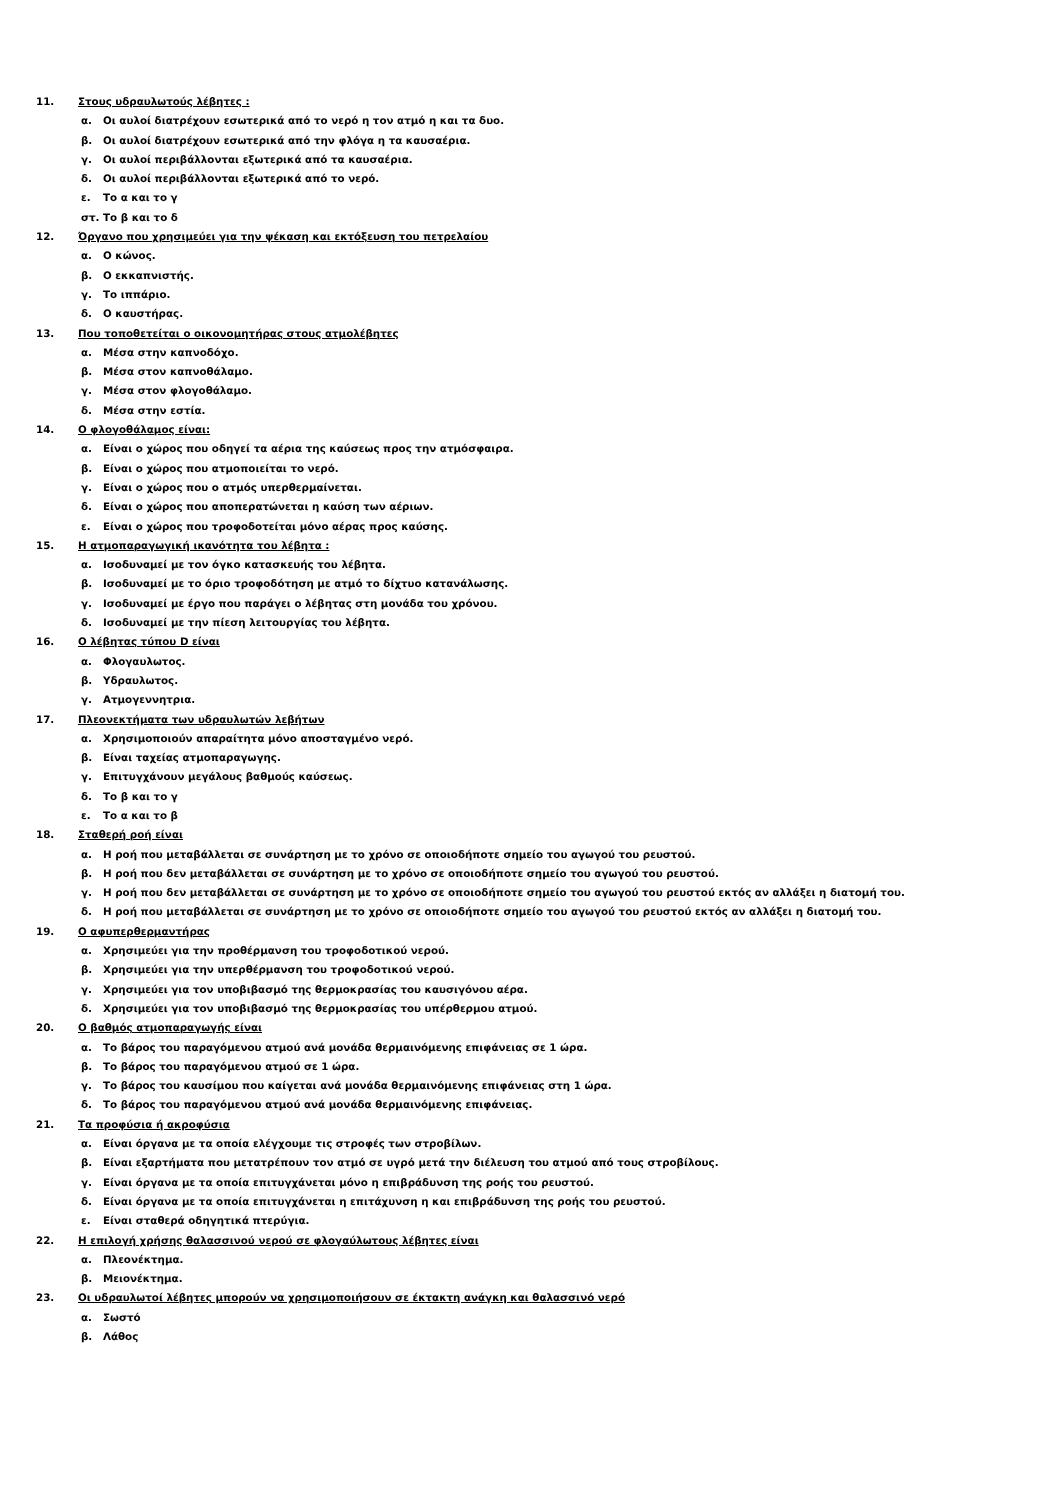11. Στους υδραυλωτούς λέβητες :
α. Οι αυλοί διατρέχουν εσωτερικά από το νερό η τον ατμό η και τα δυο.
β. Οι αυλοί διατρέχουν εσωτερικά από την φλόγα η τα καυσαέρια.
γ. Οι αυλοί περιβάλλονται εξωτερικά από τα καυσαέρια.
δ. Οι αυλοί περιβάλλονται εξωτερικά από το νερό.
ε. Το α και το γ
στ. Το β και το δ
12. Όργανο που χρησιμεύει για την ψέκαση και εκτόξευση του πετρελαίου
α. Ο κώνος.
β. Ο εκκαπνιστής.
γ. Το ιππάριο.
δ. Ο καυστήρας.
13. Που τοποθετείται ο οικονομητήρας στους ατμολέβητες
α. Μέσα στην καπνοδόχο.
β. Μέσα στον καπνοθάλαμο.
γ. Μέσα στον φλογοθάλαμο.
δ. Μέσα στην εστία.
14. Ο φλογοθάλαμος είναι:
α. Είναι ο χώρος που οδηγεί τα αέρια της καύσεως προς την ατμόσφαιρα.
β. Είναι ο χώρος που ατμοποιείται το νερό.
γ. Είναι ο χώρος που ο ατμός υπερθερμαίνεται.
δ. Είναι ο χώρος που αποπερατώνεται η καύση των αέριων.
ε. Είναι ο χώρος που τροφοδοτείται μόνο αέρας προς καύσης.
15. Η ατμοπαραγωγική ικανότητα του λέβητα :
α. Ισοδυναμεί με τον όγκο κατασκευής του λέβητα.
β. Ισοδυναμεί με το όριο τροφοδότηση με ατμό το δίχτυο κατανάλωσης.
γ. Ισοδυναμεί με έργο που παράγει ο λέβητας στη μονάδα του χρόνου.
δ. Ισοδυναμεί με την πίεση λειτουργίας του λέβητα.
16. Ο λέβητας τύπου D είναι
α. Φλογαυλωτος.
β. Υδραυλωτος.
γ. Ατμογεννητρια.
17. Πλεονεκτήματα των υδραυλωτών λεβήτων
α. Χρησιμοποιούν απαραίτητα μόνο αποσταγμένο νερό.
β. Είναι ταχείας ατμοπαραγωγης.
γ. Επιτυγχάνουν μεγάλους βαθμούς καύσεως.
δ. Το β και το γ
ε. Το α και το β
18. Σταθερή ροή είναι
α. Η ροή που μεταβάλλεται σε συνάρτηση με το χρόνο σε οποιοδήποτε σημείο του αγωγού του ρευστού.
β. Η ροή που δεν μεταβάλλεται σε συνάρτηση με το χρόνο σε οποιοδήποτε σημείο του αγωγού του ρευστού.
γ. Η ροή που δεν μεταβάλλεται σε συνάρτηση με το χρόνο σε οποιοδήποτε σημείο του αγωγού του ρευστού εκτός αν αλλάξει η διατομή του.
δ. Η ροή που μεταβάλλεται σε συνάρτηση με το χρόνο σε οποιοδήποτε σημείο του αγωγού του ρευστού εκτός αν αλλάξει η διατομή του.
19. Ο αφυπερθερμαντήρας
α. Χρησιμεύει για την προθέρμανση του τροφοδοτικού νερού.
β. Χρησιμεύει για την υπερθέρμανση του τροφοδοτικού νερού.
γ. Χρησιμεύει για τον υποβιβασμό της θερμοκρασίας του καυσιγόνου αέρα.
δ. Χρησιμεύει για τον υποβιβασμό της θερμοκρασίας του υπέρθερμου ατμού.
20. Ο βαθμός ατμοπαραγωγής είναι
α. Το βάρος του παραγόμενου ατμού ανά μονάδα θερμαινόμενης επιφάνειας σε 1 ώρα.
β. Το βάρος του παραγόμενου ατμού σε 1 ώρα.
γ. Το βάρος του καυσίμου που καίγεται ανά μονάδα θερμαινόμενης επιφάνειας στη 1 ώρα.
δ. Το βάρος του παραγόμενου ατμού ανά μονάδα θερμαινόμενης επιφάνειας.
21. Τα προφύσια ή ακροφύσια
α. Είναι όργανα με τα οποία ελέγχουμε τις στροφές των στροβίλων.
β. Είναι εξαρτήματα που μετατρέπουν τον ατμό σε υγρό μετά την διέλευση του ατμού από τους στροβίλους.
γ. Είναι όργανα με τα οποία επιτυγχάνεται μόνο η επιβράδυνση της ροής του ρευστού.
δ. Είναι όργανα με τα οποία επιτυγχάνεται η επιτάχυνση η και επιβράδυνση της ροής του ρευστού.
ε. Είναι σταθερά οδηγητικά πτερύγια.
22. Η επιλογή χρήσης θαλασσινού νερού σε φλογαύλωτους λέβητες είναι
α. Πλεονέκτημα.
β. Μειονέκτημα.
23. Οι υδραυλωτοί λέβητες μπορούν να χρησιμοποιήσουν σε έκτακτη ανάγκη και θαλασσινό νερό
α. Σωστό
β. Λάθος